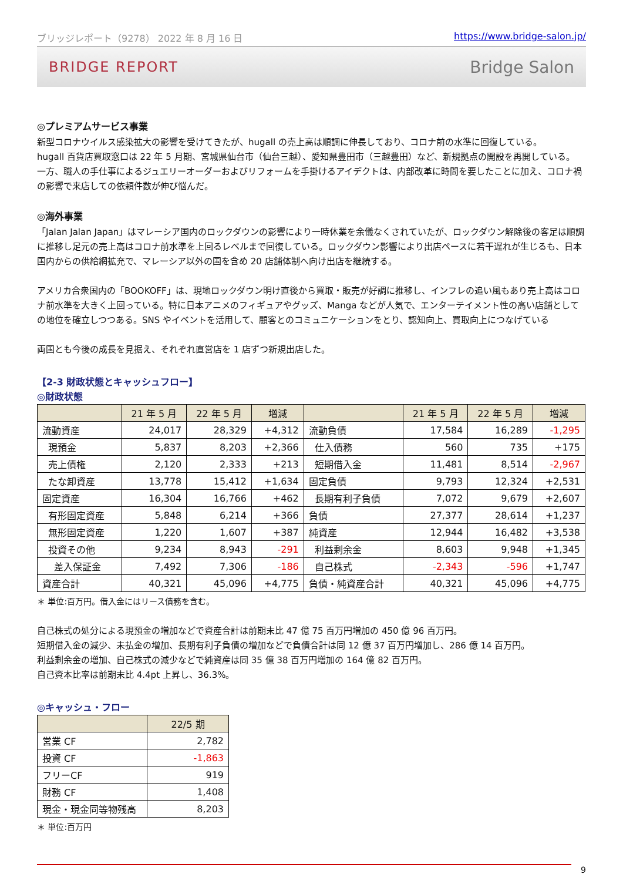ブリッジレポート（9278） 2022 年 8 月 16 日 https://www.bridge-salon.jp/
BRIDGE REPORT Bridge Salon
◎プレミアムサービス事業
新型コロナウイルス感染拡大の影響を受けてきたが、hugall の売上高は順調に伸長しており、コロナ前の水準に回復している。
hugall 百貨店買取窓口は 22 年 5 月期、宮城県仙台市（仙台三越）、愛知県豊田市（三越豊田）など、新規拠点の開設を再開している。
一方、職人の手仕事によるジュエリーオーダーおよびリフォームを手掛けるアイデクトは、内部改革に時間を要したことに加え、コロナ禍の影響で来店しての依頼件数が伸び悩んだ。
◎海外事業
「Jalan Jalan Japan」はマレーシア国内のロックダウンの影響により一時休業を余儀なくされていたが、ロックダウン解除後の客足は順調に推移し足元の売上高はコロナ前水準を上回るレベルまで回復している。ロックダウン影響により出店ペースに若干遅れが生じるも、日本国内からの供給網拡充で、マレーシア以外の国を含め 20 店舗体制へ向け出店を継続する。
アメリカ合衆国内の「BOOKOFF」は、現地ロックダウン明け直後から買取・販売が好調に推移し、インフレの追い風もあり売上高はコロナ前水準を大きく上回っている。特に日本アニメのフィギュアやグッズ、Manga などが人気で、エンターテイメント性の高い店舗としての地位を確立しつつある。SNS やイベントを活用して、顧客とのコミュニケーションをとり、認知向上、買取向上につなげている
両国とも今後の成長を見据え、それぞれ直営店を 1 店ずつ新規出店した。
【2-3 財政状態とキャッシュフロー】
◎財政状態
| | 21 年 5 月 | 22 年 5 月 | 増減 | | 21 年 5 月 | 22 年 5 月 | 増減 |
| --- | --- | --- | --- | --- | --- | --- | --- |
| 流動資産 | 24,017 | 28,329 | +4,312 | 流動負債 | 17,584 | 16,289 | -1,295 |
| 現預金 | 5,837 | 8,203 | +2,366 | 仕入債務 | 560 | 735 | +175 |
| 売上債権 | 2,120 | 2,333 | +213 | 短期借入金 | 11,481 | 8,514 | -2,967 |
| たな卸資産 | 13,778 | 15,412 | +1,634 | 固定負債 | 9,793 | 12,324 | +2,531 |
| 固定資産 | 16,304 | 16,766 | +462 | 長期有利子負債 | 7,072 | 9,679 | +2,607 |
| 有形固定資産 | 5,848 | 6,214 | +366 | 負債 | 27,377 | 28,614 | +1,237 |
| 無形固定資産 | 1,220 | 1,607 | +387 | 純資産 | 12,944 | 16,482 | +3,538 |
| 投資その他 | 9,234 | 8,943 | -291 | 利益剰余金 | 8,603 | 9,948 | +1,345 |
| 差入保証金 | 7,492 | 7,306 | -186 | 自己株式 | -2,343 | -596 | +1,747 |
| 資産合計 | 40,321 | 45,096 | +4,775 | 負債・純資産合計 | 40,321 | 45,096 | +4,775 |
＊ 単位:百万円。借入金にはリース債務を含む。
自己株式の処分による現預金の増加などで資産合計は前期末比 47 億 75 百万円増加の 450 億 96 百万円。
短期借入金の減少、未払金の増加、長期有利子負債の増加などで負債合計は同 12 億 37 百万円増加し、286 億 14 百万円。
利益剰余金の増加、自己株式の減少などで純資産は同 35 億 38 百万円増加の 164 億 82 百万円。
自己資本比率は前期末比 4.4pt 上昇し、36.3%。
◎キャッシュ・フロー
| | 22/5 期 |
| --- | --- |
| 営業 CF | 2,782 |
| 投資 CF | -1,863 |
| フリーCF | 919 |
| 財務 CF | 1,408 |
| 現金・現金同等物残高 | 8,203 |
＊ 単位:百万円
9